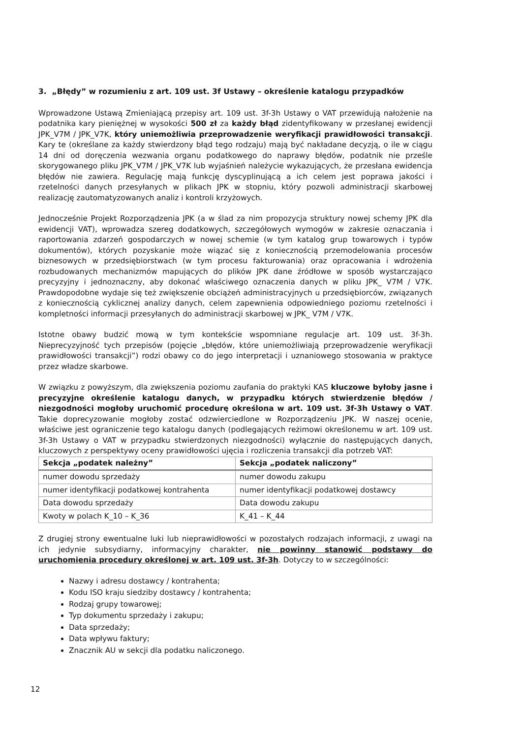3. „Błędy” w rozumieniu z art. 109 ust. 3f Ustawy – określenie katalogu przypadków
Wprowadzone Ustawą Zmieniającą przepisy art. 109 ust. 3f-3h Ustawy o VAT przewidują nałożenie na podatnika kary pieniężnej w wysokości 500 zł za każdy błąd zidentyfikowany w przesłanej ewidencji JPK_V7M / JPK_V7K, który uniemożliwia przeprowadzenie weryfikacji prawidłowości transakcji. Kary te (określane za każdy stwierdzony błąd tego rodzaju) mają być nakładane decyzją, o ile w ciągu 14 dni od doręczenia wezwania organu podatkowego do naprawy błędów, podatnik nie prześle skorygowanego pliku JPK_V7M / JPK_V7K lub wyjaśnień należycie wykazujących, że przesłana ewidencja błędów nie zawiera. Regulację mają funkcję dyscyplinującą a ich celem jest poprawa jakości i rzetelności danych przesyłanych w plikach JPK w stopniu, który pozwoli administracji skarbowej realizację zautomatyzowanych analiz i kontroli krzyżowych.
Jednocześnie Projekt Rozporządzenia JPK (a w ślad za nim propozycja struktury nowej schemy JPK dla ewidencji VAT), wprowadza szereg dodatkowych, szczegółowych wymogów w zakresie oznaczania i raportowania zdarzeń gospodarczych w nowej schemie (w tym katalog grup towarowych i typów dokumentów), których pozyskanie może wiązać się z koniecznością przemodelowania procesów biznesowych w przedsiębiorstwach (w tym procesu fakturowania) oraz opracowania i wdrożenia rozbudowanych mechanizmów mapujących do plików JPK dane źródłowe w sposób wystarczająco precyzyjny i jednoznaczny, aby dokonać właściwego oznaczenia danych w pliku JPK_ V7M / V7K. Prawdopodobne wydaje się też zwiększenie obciążeń administracyjnych u przedsiębiorców, związanych z koniecznością cyklicznej analizy danych, celem zapewnienia odpowiedniego poziomu rzetelności i kompletności informacji przesyłanych do administracji skarbowej w JPK_ V7M / V7K.
Istotne obawy budzić mową w tym kontekście wspomniane regulacje art. 109 ust. 3f-3h. Nieprecyzyjność tych przepisów (pojęcie „błędów, które uniemożliwiają przeprowadzenie weryfikacji prawidłowości transakcji”) rodzi obawy co do jego interpretacji i uznaniowego stosowania w praktyce przez władze skarbowe.
W związku z powyższym, dla zwiększenia poziomu zaufania do praktyki KAS kluczowe byłoby jasne i precyzyjne określenie katalogu danych, w przypadku których stwierdzenie błędów / niezgodności mogłoby uruchomić procedurę określona w art. 109 ust. 3f-3h Ustawy o VAT. Takie doprecyzowanie mogłoby zostać odzwierciedlone w Rozporządzeniu JPK. W naszej ocenie, właściwe jest ograniczenie tego katalogu danych (podlegających reżimowi określonemu w art. 109 ust. 3f-3h Ustawy o VAT w przypadku stwierdzonych niezgodności) wyłącznie do następujących danych, kluczowych z perspektywy oceny prawidłowości ujęcia i rozliczenia transakcji dla potrzeb VAT:
| Sekcja „podatek należny” | Sekcja „podatek naliczony” |
| --- | --- |
| numer dowodu sprzedaży | numer dowodu zakupu |
| numer identyfikacji podatkowej kontrahenta | numer identyfikacji podatkowej dostawcy |
| Data dowodu sprzedaży | Data dowodu zakupu |
| Kwoty w polach K_10 – K_36 | K_41 – K_44 |
Z drugiej strony ewentualne luki lub nieprawidłowości w pozostałych rodzajach informacji, z uwagi na ich jedynie subsydiarny, informacyjny charakter, nie powinny stanowić podstawy do uruchomienia procedury określonej w art. 109 ust. 3f-3h. Dotyczy to w szczególności:
Nazwy i adresu dostawcy / kontrahenta;
Kodu ISO kraju siedziby dostawcy / kontrahenta;
Rodzaj grupy towarowej;
Typ dokumentu sprzedaży i zakupu;
Data sprzedaży;
Data wpływu faktury;
Znacznik AU w sekcji dla podatku naliczonego.
12